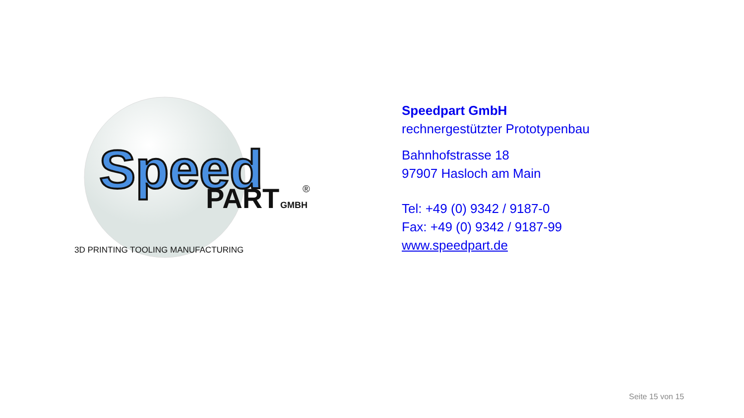Speed
PART
GMBH
®
3D PRINTING TOOLING MANUFACTURING
Speedpart GmbH
rechnergestützter Prototypenbau
Bahnhofstrasse 18
97907 Hasloch am Main
Tel: +49 (0) 9342 / 9187-0
Fax: +49 (0) 9342 / 9187-99
www.speedpart.de
Seite 15 von 15